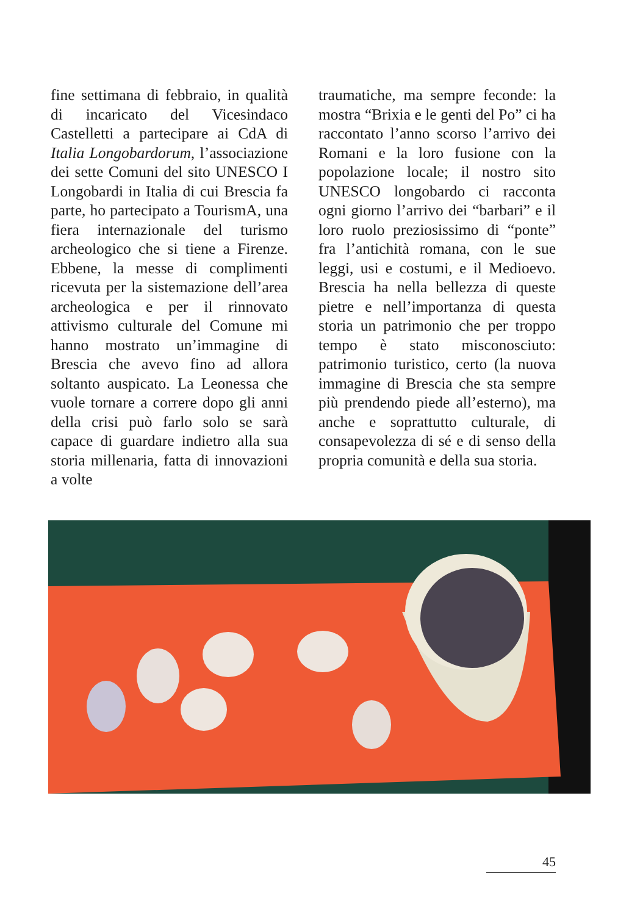fine settimana di febbraio, in qualità di incaricato del Vicesindaco Castelletti a partecipare ai CdA di Italia Longobardorum, l’associazione dei sette Comuni del sito UNESCO I Longobardi in Italia di cui Brescia fa parte, ho partecipato a TourismA, una fiera internazionale del turismo archeologico che si tiene a Firenze. Ebbene, la messe di complimenti ricevuta per la sistemazione dell’area archeologica e per il rinnovato attivismo culturale del Comune mi hanno mostrato un’immagine di Brescia che avevo fino ad allora soltanto auspicato. La Leonessa che vuole tornare a correre dopo gli anni della crisi può farlo solo se sarà capace di guardare indietro alla sua storia millenaria, fatta di innovazioni a volte
traumatiche, ma sempre feconde: la mostra “Brixia e le genti del Po” ci ha raccontato l’anno scorso l’arrivo dei Romani e la loro fusione con la popolazione locale; il nostro sito UNESCO longobardo ci racconta ogni giorno l’arrivo dei “barbari” e il loro ruolo preziosissimo di “ponte” fra l’antichità romana, con le sue leggi, usi e costumi, e il Medioevo. Brescia ha nella bellezza di queste pietre e nell’importanza di questa storia un patrimonio che per troppo tempo è stato misconosciuto: patrimonio turistico, certo (la nuova immagine di Brescia che sta sempre più prendendo piede all’esterno), ma anche e soprattutto culturale, di consapevolezza di sé e di senso della propria comunità e della sua storia.
45